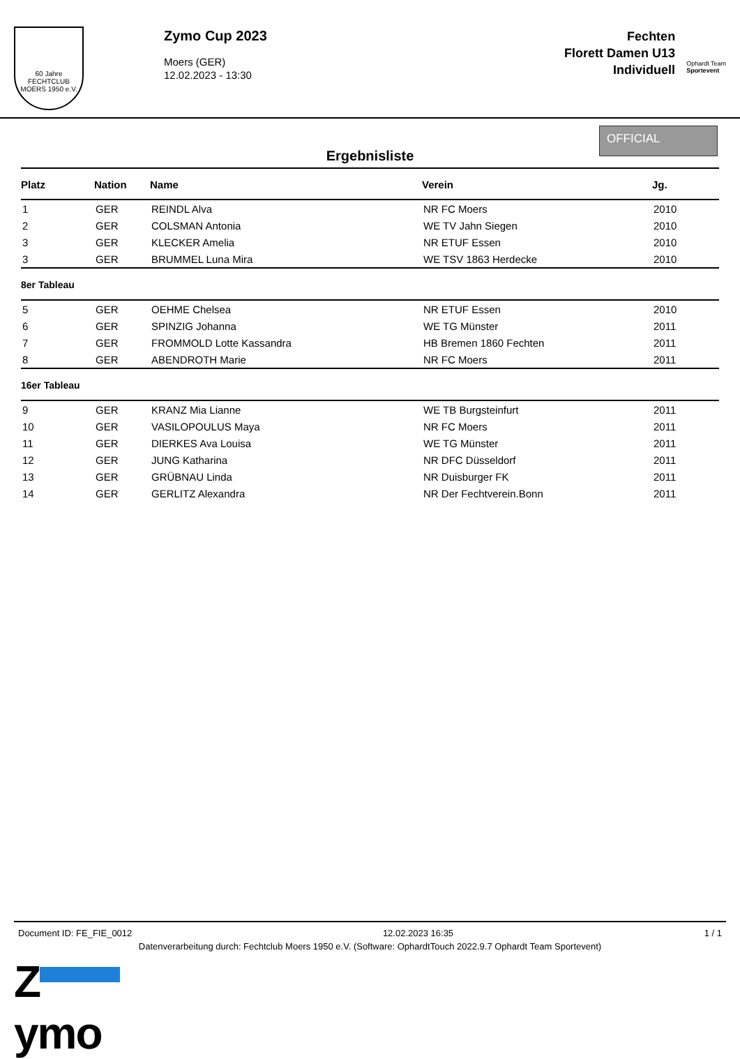60 Jahre
FECHTCLUB MOERS 1950 e.V.
Zymo Cup 2023
Moers (GER)
12.02.2023 - 13:30
Fechten
Florett Damen U13
Individuell
Ophardt Team
Sportevent
Ergebnisliste
OFFICIAL
| Platz | Nation | Name | Verein | Jg. |
| --- | --- | --- | --- | --- |
| 1 | GER | REINDL Alva | NR FC Moers | 2010 |
| 2 | GER | COLSMAN Antonia | WE TV Jahn Siegen | 2010 |
| 3 | GER | KLECKER Amelia | NR ETUF Essen | 2010 |
| 3 | GER | BRUMMEL Luna Mira | WE TSV 1863 Herdecke | 2010 |
| 8er Tableau | | | | |
| 5 | GER | OEHME Chelsea | NR ETUF Essen | 2010 |
| 6 | GER | SPINZIG Johanna | WE TG Münster | 2011 |
| 7 | GER | FROMMOLD Lotte Kassandra | HB Bremen 1860 Fechten | 2011 |
| 8 | GER | ABENDROTH Marie | NR FC Moers | 2011 |
| 16er Tableau | | | | |
| 9 | GER | KRANZ Mia Lianne | WE TB Burgsteinfurt | 2011 |
| 10 | GER | VASILOPOULUS Maya | NR FC Moers | 2011 |
| 11 | GER | DIERKES Ava Louisa | WE TG Münster | 2011 |
| 12 | GER | JUNG Katharina | NR DFC Düsseldorf | 2011 |
| 13 | GER | GRÜBNAU Linda | NR Duisburger FK | 2011 |
| 14 | GER | GERLITZ Alexandra | NR Der Fechtverein.Bonn | 2011 |
Document ID: FE_FIE_0012 12.02.2023 16:35 1 / 1
Datenverarbeitung durch: Fechtclub Moers 1950 e.V. (Software: OphardtTouch 2022.9.7 Ophardt Team Sportevent)
Z
ymo